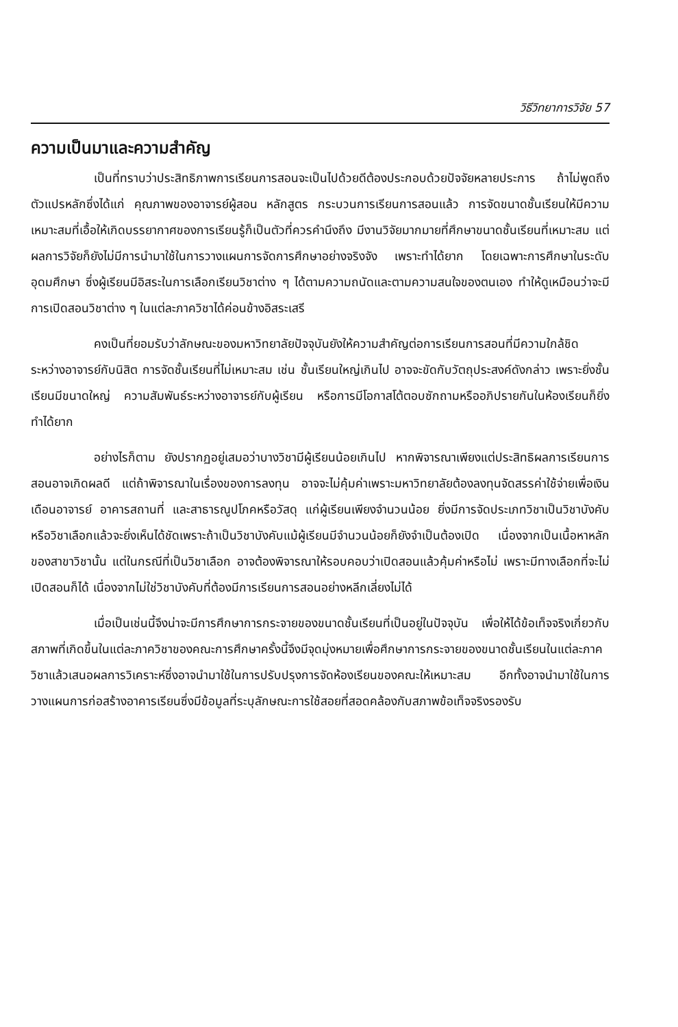วิธีวิทยาการวิจัย 57
ความเป็นมาและความสำคัญ
เป็นที่ทราบว่าประสิทธิภาพการเรียนการสอนจะเป็นไปด้วยดีต้องประกอบด้วยปัจจัยหลายประการ ถ้าไม่พูดถึงตัวแปรหลักซึ่งได้แก่ คุณภาพของอาจารย์ผู้สอน หลักสูตร กระบวนการเรียนการสอนแล้ว การจัดขนาดชั้นเรียนให้มีความเหมาะสมที่เอื้อให้เกิดบรรยากาศของการเรียนรู้ก็เป็นตัวที่ควรคำนึงถึง มีงานวิจัยมากมายที่ศึกษาขนาดชั้นเรียนที่เหมาะสม แต่ผลการวิจัยก็ยังไม่มีการนำมาใช้ในการวางแผนการจัดการศึกษาอย่างจริงจัง เพราะทำได้ยาก โดยเฉพาะการศึกษาในระดับอุดมศึกษา ซึ่งผู้เรียนมีอิสระในการเลือกเรียนวิชาต่าง ๆ ได้ตามความถนัดและตามความสนใจของตนเอง ทำให้ดูเหมือนว่าจะมีการเปิดสอนวิชาต่าง ๆ ในแต่ละภาควิชาได้ค่อนข้างอิสระเสรี
คงเป็นที่ยอมรับว่าลักษณะของมหาวิทยาลัยปัจจุบันยังให้ความสำคัญต่อการเรียนการสอนที่มีความใกล้ชิดระหว่างอาจารย์กับนิสิต การจัดชั้นเรียนที่ไม่เหมาะสม เช่น ชั้นเรียนใหญ่เกินไป อาจจะขัดกับวัตถุประสงค์ดังกล่าว เพราะยิ่งชั้นเรียนมีขนาดใหญ่ ความสัมพันธ์ระหว่างอาจารย์กับผู้เรียน หรือการมีโอกาสโต้ตอบซักถามหรืออภิปรายกันในห้องเรียนก็ยิ่งทำได้ยาก
อย่างไรก็ตาม ยังปรากฏอยู่เสมอว่าบางวิชามีผู้เรียนน้อยเกินไป หากพิจารณาเพียงแต่ประสิทธิผลการเรียนการสอนอาจเกิดผลดี แต่ถ้าพิจารณาในเรื่องของการลงทุน อาจจะไม่คุ้มค่าเพราะมหาวิทยาลัยต้องลงทุนจัดสรรค่าใช้จ่ายเพื่อเงินเดือนอาจารย์ อาคารสถานที่ และสาธารณูปโภคหรือวัสดุ แก่ผู้เรียนเพียงจำนวนน้อย ยิ่งมีการจัดประเภทวิชาเป็นวิชาบังคับหรือวิชาเลือกแล้วจะยิ่งเห็นได้ชัดเพราะถ้าเป็นวิชาบังคับแม้ผู้เรียนมีจำนวนน้อยก็ยังจำเป็นต้องเปิด เนื่องจากเป็นเนื้อหาหลักของสาขาวิชานั้น แต่ในกรณีที่เป็นวิชาเลือก อาจต้องพิจารณาให้รอบคอบว่าเปิดสอนแล้วคุ้มค่าหรือไม่ เพราะมีทางเลือกที่จะไม่เปิดสอนก็ได้ เนื่องจากไม่ใช่วิชาบังคับที่ต้องมีการเรียนการสอนอย่างหลีกเลี่ยงไม่ได้
เมื่อเป็นเช่นนี้จึงน่าจะมีการศึกษาการกระจายของขนาดชั้นเรียนที่เป็นอยู่ในปัจจุบัน เพื่อให้ได้ข้อเท็จจริงเกี่ยวกับสภาพที่เกิดขึ้นในแต่ละภาควิชาของคณะการศึกษาครั้งนี้จึงมีจุดมุ่งหมายเพื่อศึกษาการกระจายของขนาดชั้นเรียนในแต่ละภาควิชาแล้วเสนอผลการวิเคราะห์ซึ่งอาจนำมาใช้ในการปรับปรุงการจัดห้องเรียนของคณะให้เหมาะสม อีกทั้งอาจนำมาใช้ในการวางแผนการก่อสร้างอาคารเรียนซึ่งมีข้อมูลที่ระบุลักษณะการใช้สอยที่สอดคล้องกับสภาพข้อเท็จจริงรองรับ